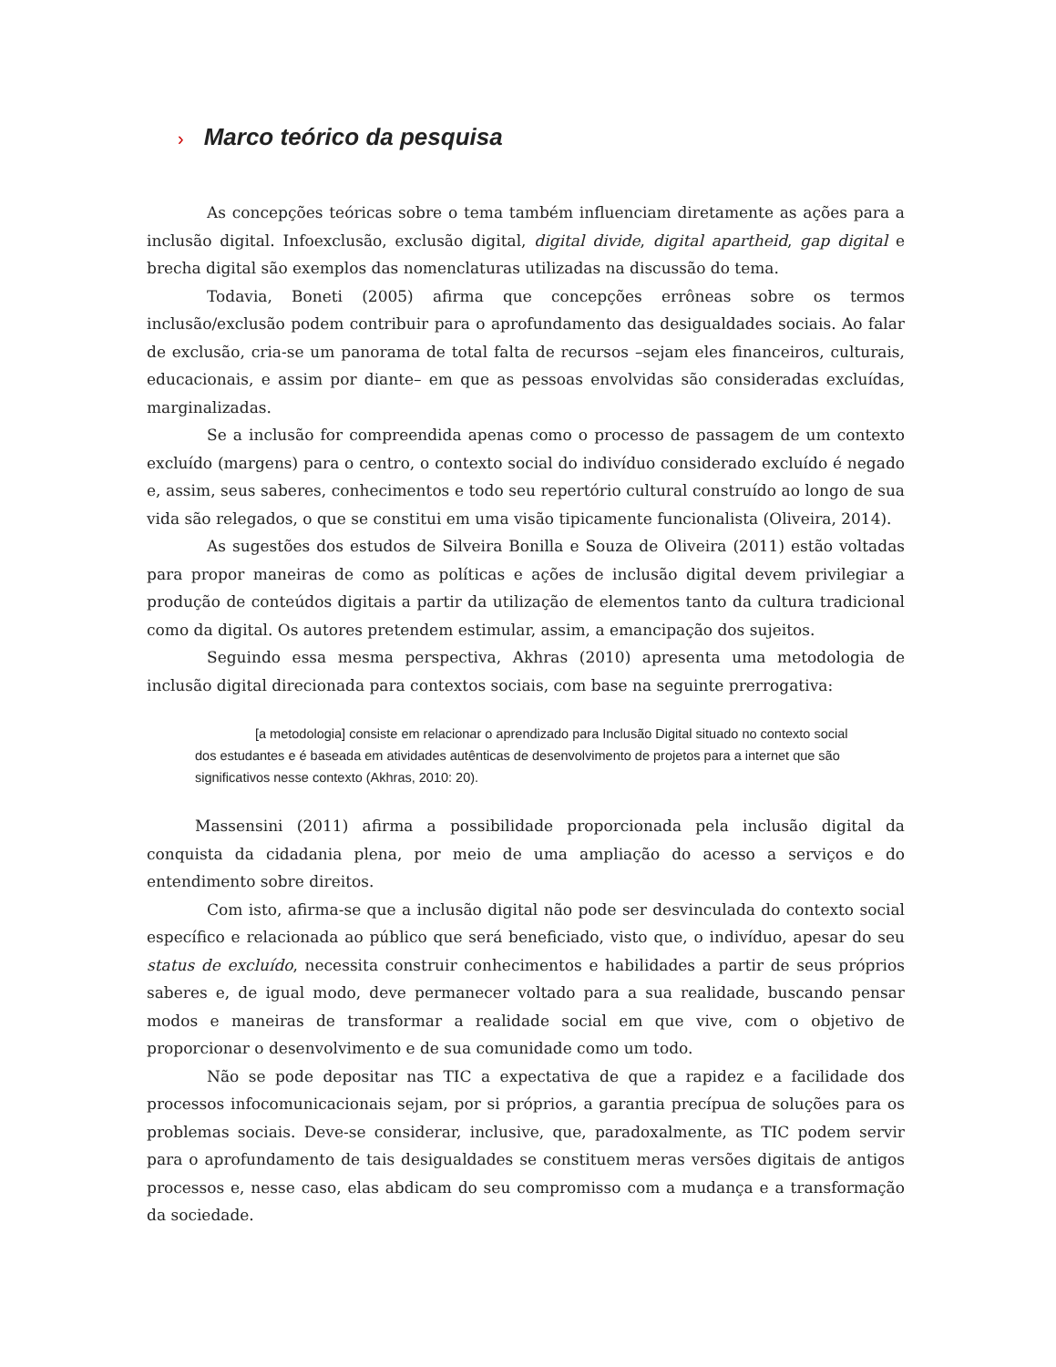› Marco teórico da pesquisa
As concepções teóricas sobre o tema também influenciam diretamente as ações para a inclusão digital. Infoexclusão, exclusão digital, digital divide, digital apartheid, gap digital e brecha digital são exemplos das nomenclaturas utilizadas na discussão do tema.
Todavia, Boneti (2005) afirma que concepções errôneas sobre os termos inclusão/exclusão podem contribuir para o aprofundamento das desigualdades sociais. Ao falar de exclusão, cria-se um panorama de total falta de recursos –sejam eles financeiros, culturais, educacionais, e assim por diante– em que as pessoas envolvidas são consideradas excluídas, marginalizadas.
Se a inclusão for compreendida apenas como o processo de passagem de um contexto excluído (margens) para o centro, o contexto social do indivíduo considerado excluído é negado e, assim, seus saberes, conhecimentos e todo seu repertório cultural construído ao longo de sua vida são relegados, o que se constitui em uma visão tipicamente funcionalista (Oliveira, 2014).
As sugestões dos estudos de Silveira Bonilla e Souza de Oliveira (2011) estão voltadas para propor maneiras de como as políticas e ações de inclusão digital devem privilegiar a produção de conteúdos digitais a partir da utilização de elementos tanto da cultura tradicional como da digital. Os autores pretendem estimular, assim, a emancipação dos sujeitos.
Seguindo essa mesma perspectiva, Akhras (2010) apresenta uma metodologia de inclusão digital direcionada para contextos sociais, com base na seguinte prerrogativa:
[a metodologia] consiste em relacionar o aprendizado para Inclusão Digital situado no contexto social dos estudantes e é baseada em atividades autênticas de desenvolvimento de projetos para a internet que são significativos nesse contexto (Akhras, 2010: 20).
Massensini (2011) afirma a possibilidade proporcionada pela inclusão digital da conquista da cidadania plena, por meio de uma ampliação do acesso a serviços e do entendimento sobre direitos.
Com isto, afirma-se que a inclusão digital não pode ser desvinculada do contexto social específico e relacionada ao público que será beneficiado, visto que, o indivíduo, apesar do seu status de excluído, necessita construir conhecimentos e habilidades a partir de seus próprios saberes e, de igual modo, deve permanecer voltado para a sua realidade, buscando pensar modos e maneiras de transformar a realidade social em que vive, com o objetivo de proporcionar o desenvolvimento e de sua comunidade como um todo.
Não se pode depositar nas TIC a expectativa de que a rapidez e a facilidade dos processos infocomunicacionais sejam, por si próprios, a garantia precípua de soluções para os problemas sociais. Deve-se considerar, inclusive, que, paradoxalmente, as TIC podem servir para o aprofundamento de tais desigualdades se constituem meras versões digitais de antigos processos e, nesse caso, elas abdicam do seu compromisso com a mudança e a transformação da sociedade.